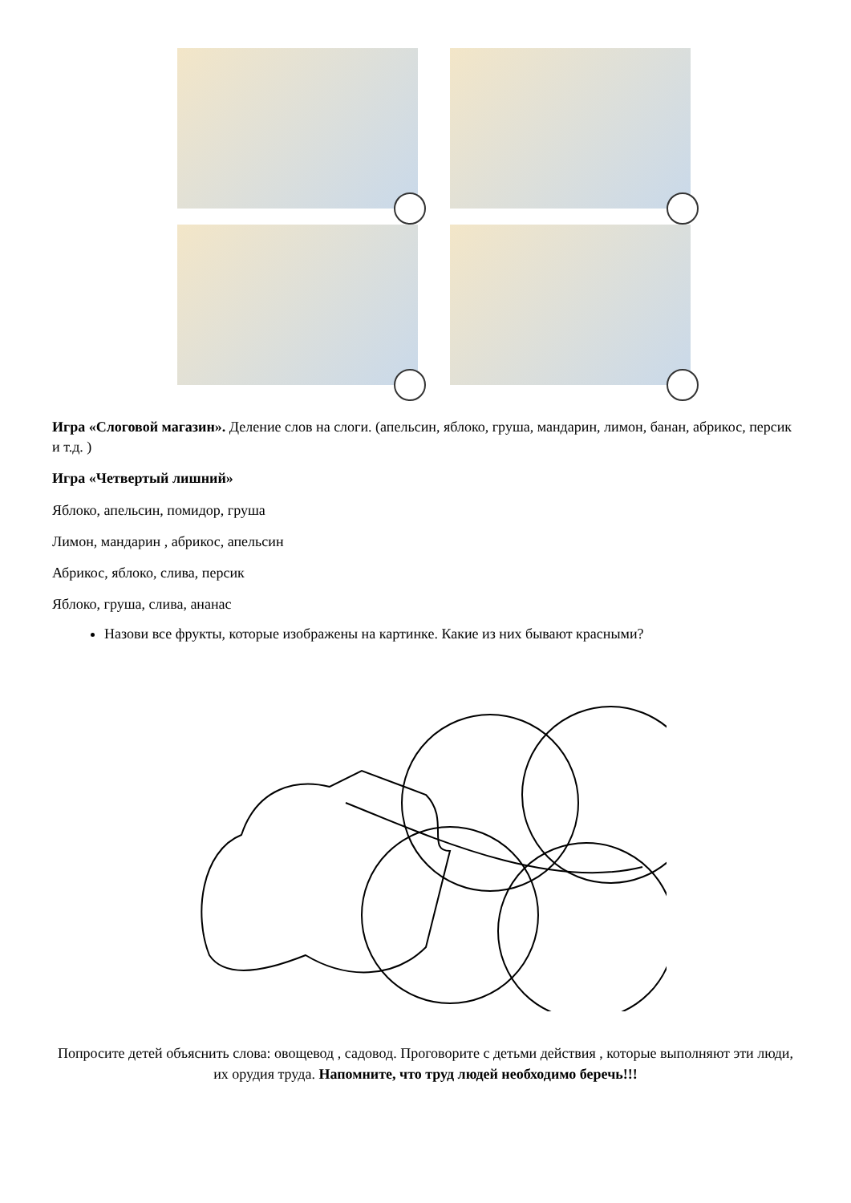Игра «Слоговой магазин». Деление слов на слоги. (апельсин, яблоко, груша, мандарин, лимон, банан, абрикос, персик и т.д. )
Игра «Четвертый лишний»
Яблоко, апельсин, помидор, груша
Лимон, мандарин , абрикос, апельсин
Абрикос, яблоко, слива, персик
Яблоко, груша, слива, ананас
Назови все фрукты, которые изображены на картинке. Какие из них бывают красными?
Попросите детей объяснить слова: овощевод , садовод. Проговорите с детьми действия , которые выполняют эти люди, их орудия труда. Напомните, что труд людей необходимо беречь!!!